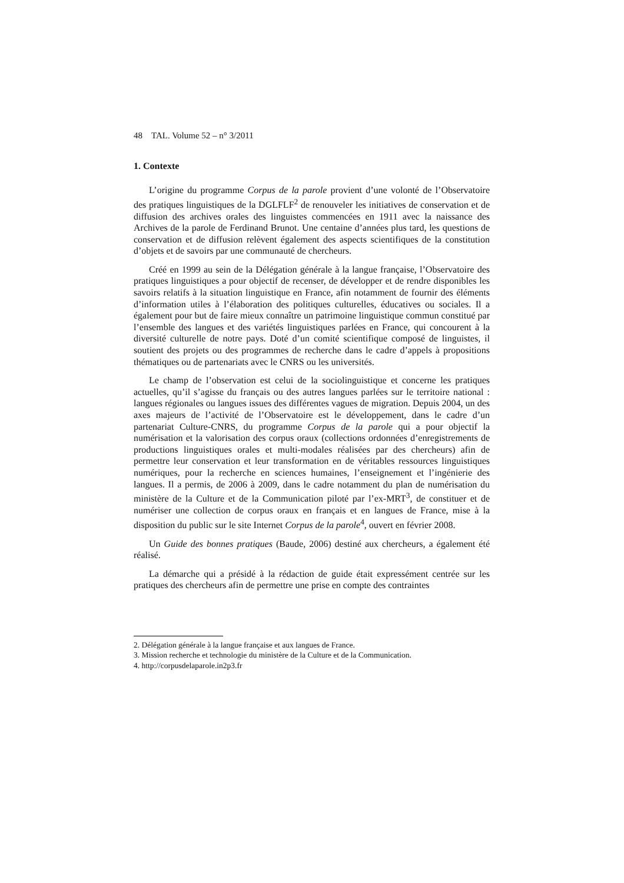48 TAL. Volume 52 – n° 3/2011
1. Contexte
L’origine du programme Corpus de la parole provient d’une volonté de l’Observatoire des pratiques linguistiques de la DGLFLF<sup>2</sup> de renouveler les initiatives de conservation et de diffusion des archives orales des linguistes commencées en 1911 avec la naissance des Archives de la parole de Ferdinand Brunot. Une centaine d’années plus tard, les questions de conservation et de diffusion relèvent également des aspects scientifiques de la constitution d’objets et de savoirs par une communauté de chercheurs.
Créé en 1999 au sein de la Délégation générale à la langue française, l’Observatoire des pratiques linguistiques a pour objectif de recenser, de développer et de rendre disponibles les savoirs relatifs à la situation linguistique en France, afin notamment de fournir des éléments d’information utiles à l’élaboration des politiques culturelles, éducatives ou sociales. Il a également pour but de faire mieux connaître un patrimoine linguistique commun constitué par l’ensemble des langues et des variétés linguistiques parlées en France, qui concourent à la diversité culturelle de notre pays. Doté d’un comité scientifique composé de linguistes, il soutient des projets ou des programmes de recherche dans le cadre d’appels à propositions thématiques ou de partenariats avec le CNRS ou les universités.
Le champ de l’observation est celui de la sociolinguistique et concerne les pratiques actuelles, qu’il s’agisse du français ou des autres langues parlées sur le territoire national : langues régionales ou langues issues des différentes vagues de migration. Depuis 2004, un des axes majeurs de l’activité de l’Observatoire est le développement, dans le cadre d’un partenariat Culture-CNRS, du programme Corpus de la parole qui a pour objectif la numérisation et la valorisation des corpus oraux (collections ordonnées d’enregistrements de productions linguistiques orales et multi-modales réalisées par des chercheurs) afin de permettre leur conservation et leur transformation en de véritables ressources linguistiques numériques, pour la recherche en sciences humaines, l’enseignement et l’ingénierie des langues. Il a permis, de 2006 à 2009, dans le cadre notamment du plan de numérisation du ministère de la Culture et de la Communication piloté par l’ex-MRT<sup>3</sup>, de constituer et de numériser une collection de corpus oraux en français et en langues de France, mise à la disposition du public sur le site Internet Corpus de la parole<sup>4</sup>, ouvert en février 2008.
Un Guide des bonnes pratiques (Baude, 2006) destiné aux chercheurs, a également été réalisé.
La démarche qui a présidé à la rédaction de guide était expressément centrée sur les pratiques des chercheurs afin de permettre une prise en compte des contraintes
2. Délégation générale à la langue française et aux langues de France.
3. Mission recherche et technologie du ministère de la Culture et de la Communication.
4. http://corpusdelaparole.in2p3.fr